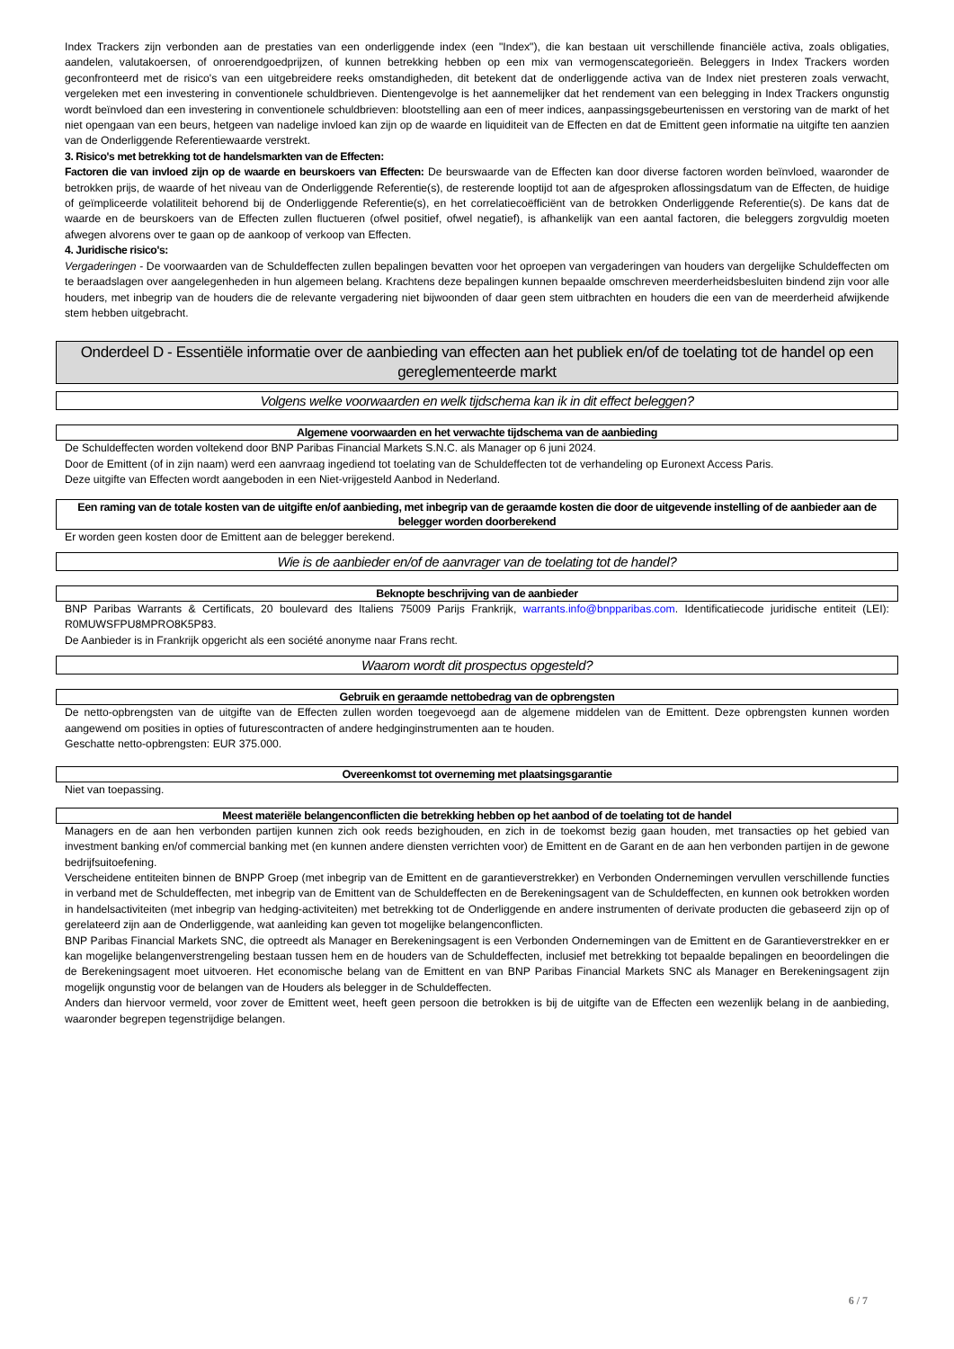Index Trackers zijn verbonden aan de prestaties van een onderliggende index (een "Index"), die kan bestaan uit verschillende financiële activa, zoals obligaties, aandelen, valutakoersen, of onroerendgoedprijzen, of kunnen betrekking hebben op een mix van vermogenscategorieën. Beleggers in Index Trackers worden geconfronteerd met de risico's van een uitgebreidere reeks omstandigheden, dit betekent dat de onderliggende activa van de Index niet presteren zoals verwacht, vergeleken met een investering in conventionele schuldbrieven. Dientengevolge is het aannemelijker dat het rendement van een belegging in Index Trackers ongunstig wordt beïnvloed dan een investering in conventionele schuldbrieven: blootstelling aan een of meer indices, aanpassingsgebeurtenissen en verstoring van de markt of het niet opengaan van een beurs, hetgeen van nadelige invloed kan zijn op de waarde en liquiditeit van de Effecten en dat de Emittent geen informatie na uitgifte ten aanzien van de Onderliggende Referentiewaarde verstrekt.
3. Risico's met betrekking tot de handelsmarkten van de Effecten:
Factoren die van invloed zijn op de waarde en beurskoers van Effecten: De beurswaarde van de Effecten kan door diverse factoren worden beïnvloed, waaronder de betrokken prijs, de waarde of het niveau van de Onderliggende Referentie(s), de resterende looptijd tot aan de afgesproken aflossingsdatum van de Effecten, de huidige of geïmpliceerde volatiliteit behorend bij de Onderliggende Referentie(s), en het correlatiecoëfficiënt van de betrokken Onderliggende Referentie(s). De kans dat de waarde en de beurskoers van de Effecten zullen fluctueren (ofwel positief, ofwel negatief), is afhankelijk van een aantal factoren, die beleggers zorgvuldig moeten afwegen alvorens over te gaan op de aankoop of verkoop van Effecten.
4. Juridische risico's:
Vergaderingen - De voorwaarden van de Schuldeffecten zullen bepalingen bevatten voor het oproepen van vergaderingen van houders van dergelijke Schuldeffecten om te beraadslagen over aangelegenheden in hun algemeen belang. Krachtens deze bepalingen kunnen bepaalde omschreven meerderheidsbesluiten bindend zijn voor alle houders, met inbegrip van de houders die de relevante vergadering niet bijwoonden of daar geen stem uitbrachten en houders die een van de meerderheid afwijkende stem hebben uitgebracht.
Onderdeel D - Essentiële informatie over de aanbieding van effecten aan het publiek en/of de toelating tot de handel op een gereglementeerde markt
Volgens welke voorwaarden en welk tijdschema kan ik in dit effect beleggen?
Algemene voorwaarden en het verwachte tijdschema van de aanbieding
De Schuldeffecten worden voltekend door BNP Paribas Financial Markets S.N.C. als Manager op 6 juni 2024.
Door de Emittent (of in zijn naam) werd een aanvraag ingediend tot toelating van de Schuldeffecten tot de verhandeling op Euronext Access Paris.
Deze uitgifte van Effecten wordt aangeboden in een Niet-vrijgesteld Aanbod in Nederland.
Een raming van de totale kosten van de uitgifte en/of aanbieding, met inbegrip van de geraamde kosten die door de uitgevende instelling of de aanbieder aan de belegger worden doorberekend
Er worden geen kosten door de Emittent aan de belegger berekend.
Wie is de aanbieder en/of de aanvrager van de toelating tot de handel?
Beknopte beschrijving van de aanbieder
BNP Paribas Warrants & Certificats, 20 boulevard des Italiens 75009 Parijs Frankrijk, warrants.info@bnpparibas.com. Identificatiecode juridische entiteit (LEI): R0MUWSFPU8MPRO8K5P83.
De Aanbieder is in Frankrijk opgericht als een société anonyme naar Frans recht.
Waarom wordt dit prospectus opgesteld?
Gebruik en geraamde nettobedrag van de opbrengsten
De netto-opbrengsten van de uitgifte van de Effecten zullen worden toegevoegd aan de algemene middelen van de Emittent. Deze opbrengsten kunnen worden aangewend om posities in opties of futurescontracten of andere hedginginstrumenten aan te houden.
Geschatte netto-opbrengsten: EUR 375.000.
Overeenkomst tot overneming met plaatsingsgarantie
Niet van toepassing.
Meest materiële belangenconflicten die betrekking hebben op het aanbod of de toelating tot de handel
Managers en de aan hen verbonden partijen kunnen zich ook reeds bezighouden, en zich in de toekomst bezig gaan houden, met transacties op het gebied van investment banking en/of commercial banking met (en kunnen andere diensten verrichten voor) de Emittent en de Garant en de aan hen verbonden partijen in de gewone bedrijfsuitoefening.
Verscheidene entiteiten binnen de BNPP Groep (met inbegrip van de Emittent en de garantieverstrekker) en Verbonden Ondernemingen vervullen verschillende functies in verband met de Schuldeffecten, met inbegrip van de Emittent van de Schuldeffecten en de Berekeningsagent van de Schuldeffecten, en kunnen ook betrokken worden in handelsactiviteiten (met inbegrip van hedging-activiteiten) met betrekking tot de Onderliggende en andere instrumenten of derivate producten die gebaseerd zijn op of gerelateerd zijn aan de Onderliggende, wat aanleiding kan geven tot mogelijke belangenconflicten.
BNP Paribas Financial Markets SNC, die optreedt als Manager en Berekeningsagent is een Verbonden Ondernemingen van de Emittent en de Garantieverstrekker en er kan mogelijke belangenverstrengeling bestaan tussen hem en de houders van de Schuldeffecten, inclusief met betrekking tot bepaalde bepalingen en beoordelingen die de Berekeningsagent moet uitvoeren. Het economische belang van de Emittent en van BNP Paribas Financial Markets SNC als Manager en Berekeningsagent zijn mogelijk ongunstig voor de belangen van de Houders als belegger in de Schuldeffecten.
Anders dan hiervoor vermeld, voor zover de Emittent weet, heeft geen persoon die betrokken is bij de uitgifte van de Effecten een wezenlijk belang in de aanbieding, waaronder begrepen tegenstrijdige belangen.
6 / 7